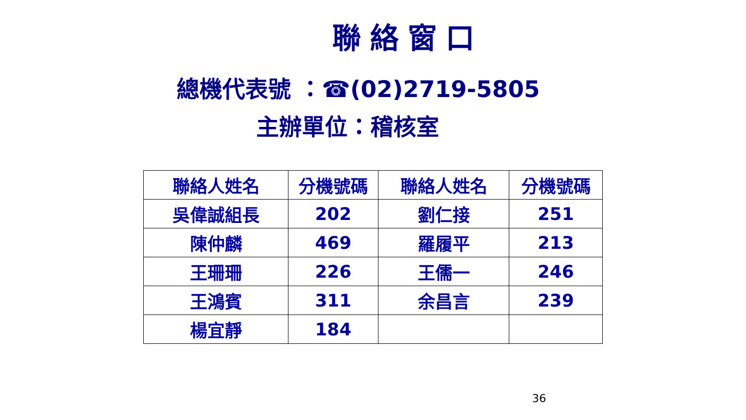聯絡窗口
總機代表號 ：☎(02)2719-5805
主辦單位：稽核室
| 聯絡人姓名 | 分機號碼 | 聯絡人姓名 | 分機號碼 |
| --- | --- | --- | --- |
| 吳偉誠組長 | 202 | 劉仁接 | 251 |
| 陳仲麟 | 469 | 羅履平 | 213 |
| 王珊珊 | 226 | 王儒一 | 246 |
| 王鴻賓 | 311 | 余昌言 | 239 |
| 楊宜靜 | 184 | | |
36